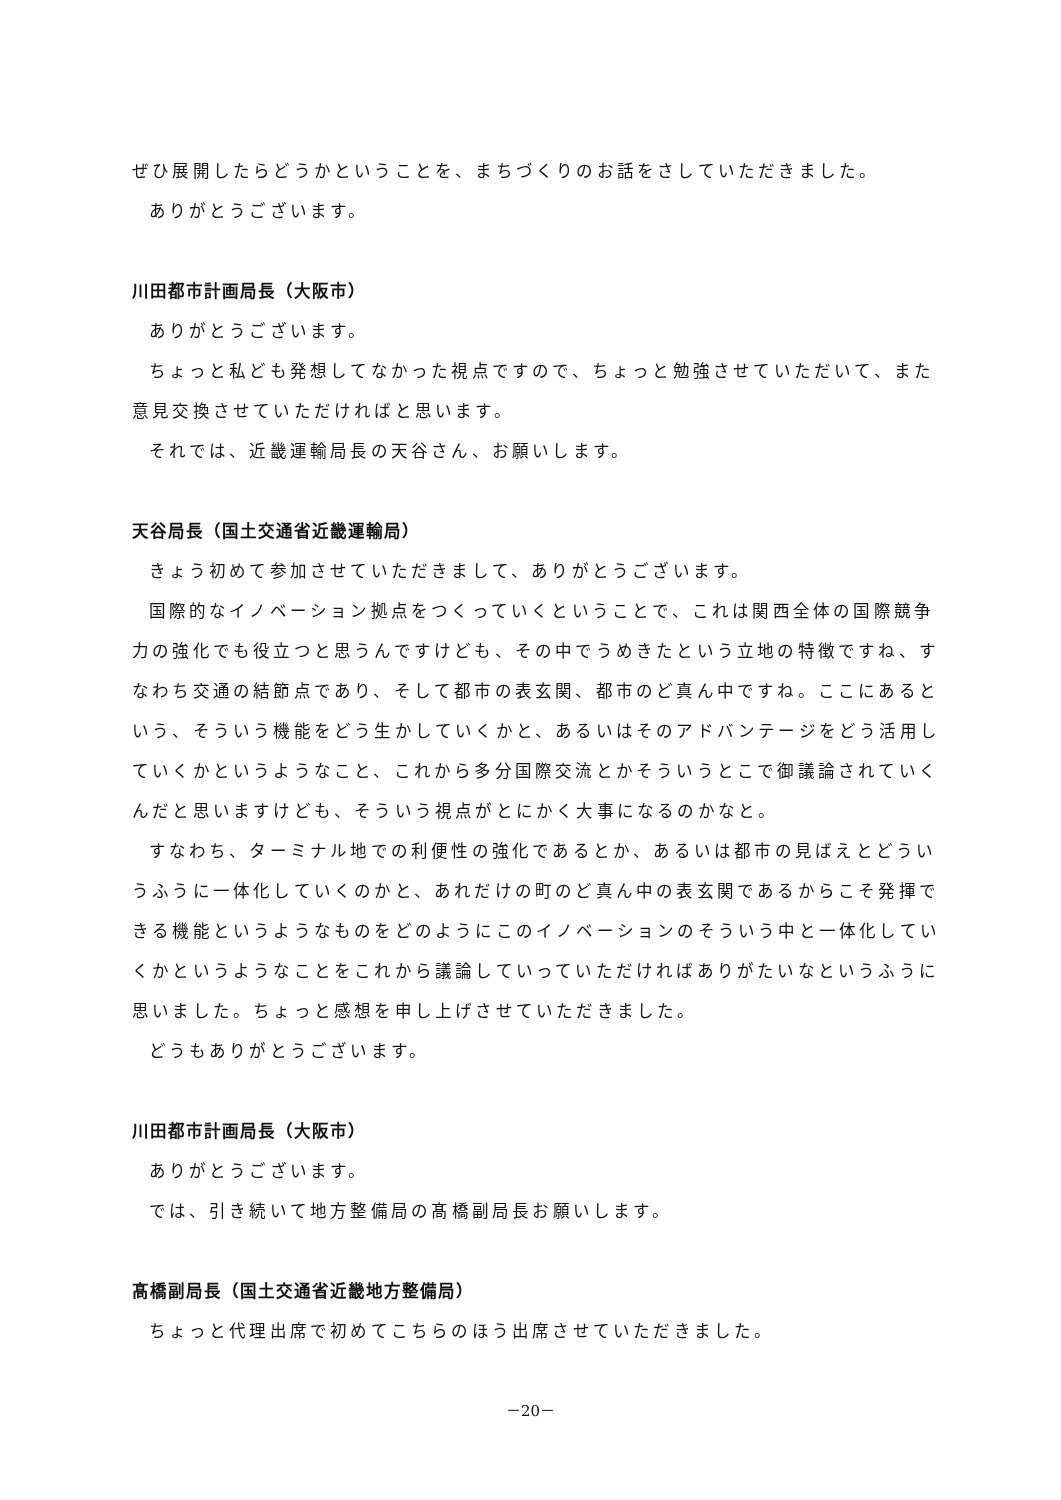ぜひ展開したらどうかということを、まちづくりのお話をさしていただきました。
ありがとうございます。
川田都市計画局長（大阪市）
ありがとうございます。
ちょっと私ども発想してなかった視点ですので、ちょっと勉強させていただいて、また意見交換させていただければと思います。
それでは、近畿運輸局長の天谷さん、お願いします。
天谷局長（国土交通省近畿運輸局）
きょう初めて参加させていただきまして、ありがとうございます。
国際的なイノベーション拠点をつくっていくということで、これは関西全体の国際競争力の強化でも役立つと思うんですけども、その中でうめきたという立地の特徴ですね、すなわち交通の結節点であり、そして都市の表玄関、都市のど真ん中ですね。ここにあるという、そういう機能をどう生かしていくかと、あるいはそのアドバンテージをどう活用していくかというようなこと、これから多分国際交流とかそういうとこで御議論されていくんだと思いますけども、そういう視点がとにかく大事になるのかなと。
すなわち、ターミナル地での利便性の強化であるとか、あるいは都市の見ばえとどういうふうに一体化していくのかと、あれだけの町のど真ん中の表玄関であるからこそ発揮できる機能というようなものをどのようにこのイノベーションのそういう中と一体化していくかというようなことをこれから議論していっていただければありがたいなというふうに思いました。ちょっと感想を申し上げさせていただきました。
どうもありがとうございます。
川田都市計画局長（大阪市）
ありがとうございます。
では、引き続いて地方整備局の髙橋副局長お願いします。
髙橋副局長（国土交通省近畿地方整備局）
ちょっと代理出席で初めてこちらのほう出席させていただきました。
－20－